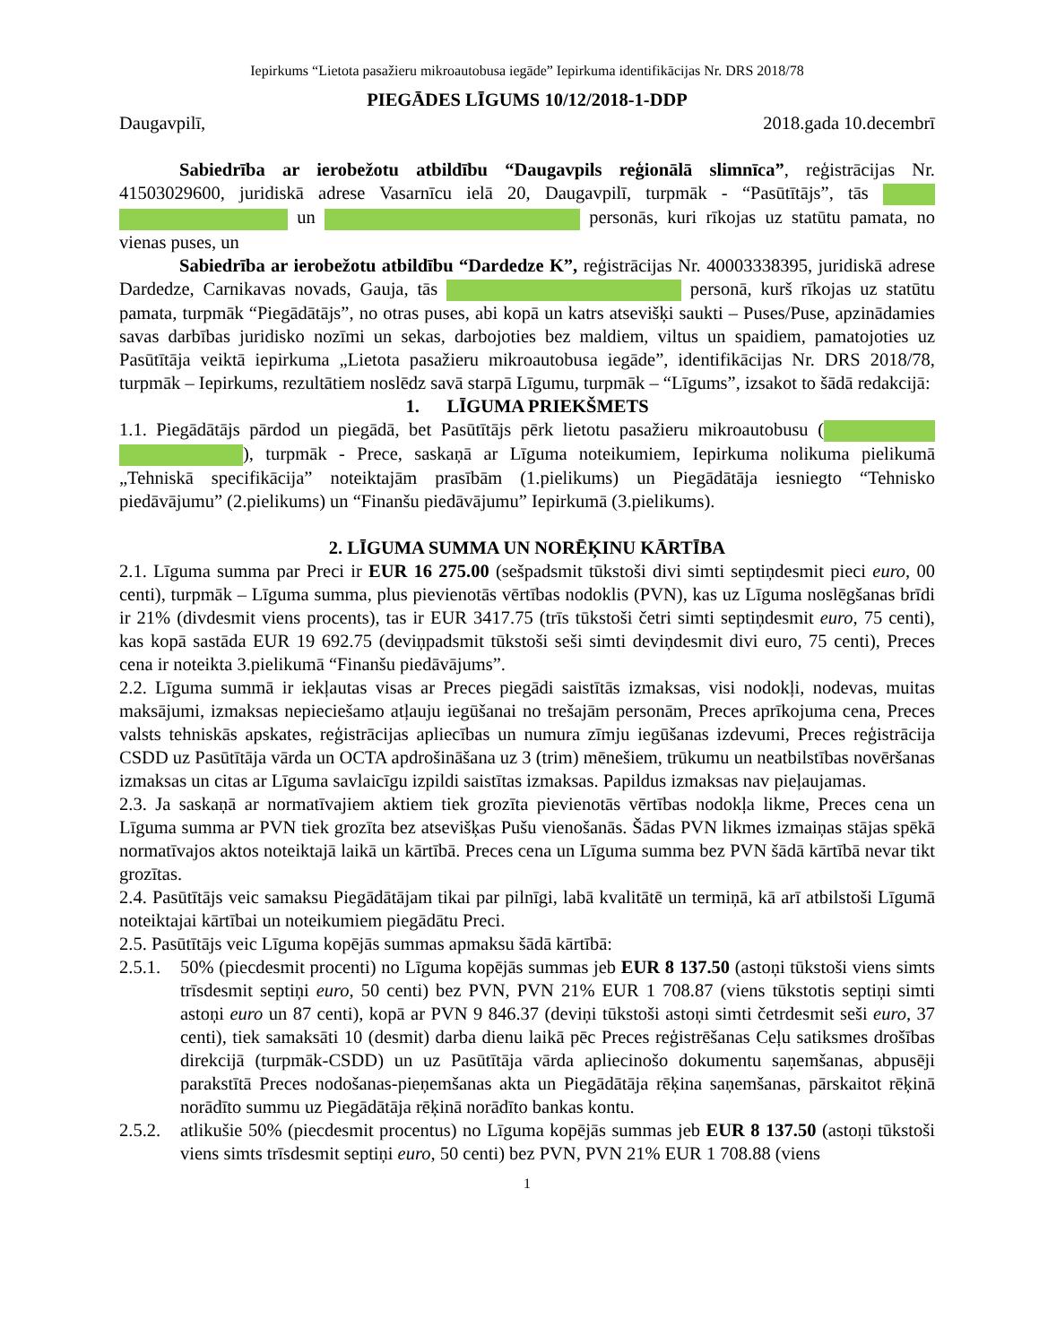Iepirkums “Lietota pasažieru mikroautobusa iegāde” Iepirkuma identifikācijas Nr. DRS 2018/78
PIEGĀDES LĪGUMS 10/12/2018-1-DDP
Daugavpilī, 2018.gada 10.decembrī
Sabiedrība ar ierobežotu atbildību “Daugavpils reģionālā slimnīca”, reģistrācijas Nr. 41503029600, juridiskā adrese Vasarnīcu ielā 20, Daugavpilī, turpmāk - “Pasūtītājs”, tās un personās, kuri rīkojas uz statūtu pamata, no vienas puses, un
Sabiedrība ar ierobežotu atbildību “Dardedze K”, reģistrācijas Nr. 40003338395, juridiskā adrese Dardedze, Carnikavas novads, Gauja, tās personā, kurš rīkojas uz statūtu pamata, turpmāk “Piegādātājs”, no otras puses, abi kopā un katrs atsevišķi saukti – Puses/Puse, apzinādamies savas darbības juridisko nozīmi un sekas, darbojoties bez maldiem, viltus un spaidiem, pamatojoties uz Pasūtītāja veiktā iepirkuma „Lietota pasažieru mikroautobusa iegāde”, identifikācijas Nr. DRS 2018/78, turpmāk – Iepirkums, rezultātiem noslēdz savā starpā Līgumu, turpmāk – “Līgums”, izsakot to šādā redakcijā:
1. LĪGUMA PRIEKŠMETS
1.1. Piegādātājs pārdod un piegādā, bet Pasūtītājs pērk lietotu pasažieru mikroautobusu ( ), turpmāk - Prece, saskaņā ar Līguma noteikumiem, Iepirkuma nolikuma pielikumā „Tehniskā specifikācija” noteiktajām prasībām (1.pielikums) un Piegādātāja iesniegto “Tehnisko piedāvājumu” (2.pielikums) un “Finanšu piedāvājumu” Iepirkumā (3.pielikums).
2. LĪGUMA SUMMA UN NORĒĶINU KĀRTĪBA
2.1. Līguma summa par Preci ir EUR 16 275.00 (sešpadsmit tūkstoši divi simti septiņdesmit pieci euro, 00 centi), turpmāk – Līguma summa, plus pievienotās vērtības nodoklis (PVN), kas uz Līguma noslēgšanas brīdi ir 21% (divdesmit viens procents), tas ir EUR 3417.75 (trīs tūkstoši četri simti septiņdesmit euro, 75 centi), kas kopā sastāda EUR 19 692.75 (deviņpadsmit tūkstoši seši simti deviņdesmit divi euro, 75 centi), Preces cena ir noteikta 3.pielikumā “Finanšu piedāvājums”.
2.2. Līguma summā ir iekļautas visas ar Preces piegādi saistītās izmaksas, visi nodokļi, nodevas, muitas maksājumi, izmaksas nepieciešamo atļauju iegūšanai no trešajām personām, Preces aprīkojuma cena, Preces valsts tehniskās apskates, reģistrācijas apliecības un numura zīmju iegūšanas izdevumi, Preces reģistrācija CSDD uz Pasūtītāja vārda un OCTA apdrošināšana uz 3 (trim) mēnešiem, trūkumu un neatbilstības novēršanas izmaksas un citas ar Līguma savlaicīgu izpildi saistītas izmaksas. Papildus izmaksas nav pieļaujamas.
2.3. Ja saskaņā ar normatīvajiem aktiem tiek grozīta pievienotās vērtības nodokļa likme, Preces cena un Līguma summa ar PVN tiek grozīta bez atsevišķas Pušu vienošanās. Šādas PVN likmes izmaiņas stājas spēkā normatīvajos aktos noteiktajā laikā un kārtībā. Preces cena un Līguma summa bez PVN šādā kārtībā nevar tikt grozītas.
2.4. Pasūtītājs veic samaksu Piegādātājam tikai par pilnīgi, labā kvalitātē un termiņā, kā arī atbilstoši Līgumā noteiktajai kārtībai un noteikumiem piegādātu Preci.
2.5. Pasūtītājs veic Līguma kopējās summas apmaksu šādā kārtībā:
2.5.1.
50% (piecdesmit procenti) no Līguma kopējās summas jeb EUR 8 137.50 (astoņi tūkstoši viens simts trīsdesmit septiņi euro, 50 centi) bez PVN, PVN 21% EUR 1 708.87 (viens tūkstotis septiņi simti astoņi euro un 87 centi), kopā ar PVN 9 846.37 (deviņi tūkstoši astoņi simti četrdesmit seši euro, 37 centi), tiek samaksāti 10 (desmit) darba dienu laikā pēc Preces reģistrēšanas Ceļu satiksmes drošības direkcijā (turpmāk-CSDD) un uz Pasūtītāja vārda apliecinošo dokumentu saņemšanas, abpusēji parakstītā Preces nodošanas-pieņemšanas akta un Piegādātāja rēķina saņemšanas, pārskaitot rēķinā norādīto summu uz Piegādātāja rēķinā norādīto bankas kontu.
2.5.2.
atlikušie 50% (piecdesmit procentus) no Līguma kopējās summas jeb EUR 8 137.50 (astoņi tūkstoši viens simts trīsdesmit septiņi euro, 50 centi) bez PVN, PVN 21% EUR 1 708.88 (viens
1